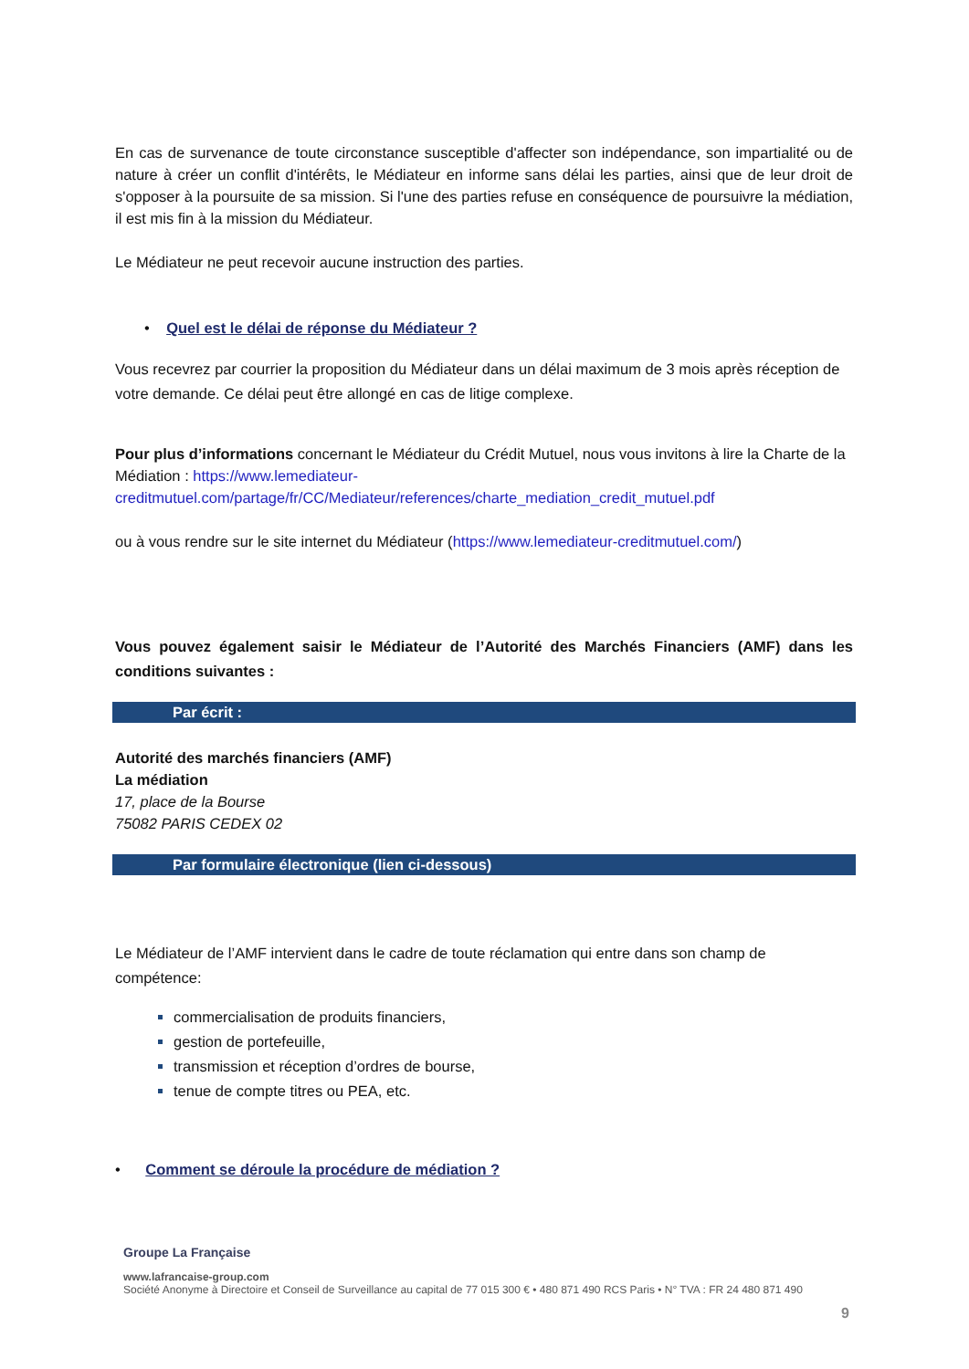En cas de survenance de toute circonstance susceptible d'affecter son indépendance, son impartialité ou de nature à créer un conflit d'intérêts, le Médiateur en informe sans délai les parties, ainsi que de leur droit de s'opposer à la poursuite de sa mission. Si l'une des parties refuse en conséquence de poursuivre la médiation, il est mis fin à la mission du Médiateur.
Le Médiateur ne peut recevoir aucune instruction des parties.
• Quel est le délai de réponse du Médiateur ?
Vous recevrez par courrier la proposition du Médiateur dans un délai maximum de 3 mois après réception de votre demande. Ce délai peut être allongé en cas de litige complexe.
Pour plus d’informations concernant le Médiateur du Crédit Mutuel, nous vous invitons à lire la Charte de la Médiation : https://www.lemediateur-creditmutuel.com/partage/fr/CC/Mediateur/references/charte_mediation_credit_mutuel.pdf
ou à vous rendre sur le site internet du Médiateur (https://www.lemediateur-creditmutuel.com/)
Vous pouvez également saisir le Médiateur de l’Autorité des Marchés Financiers (AMF) dans les conditions suivantes :
Par écrit :
Autorité des marchés financiers (AMF)
La médiation
17, place de la Bourse
75082 PARIS CEDEX 02
Par formulaire électronique (lien ci-dessous)
Le Médiateur de l’AMF intervient dans le cadre de toute réclamation qui entre dans son champ de compétence:
commercialisation de produits financiers,
gestion de portefeuille,
transmission et réception d’ordres de bourse,
tenue de compte titres ou PEA, etc.
• Comment se déroule la procédure de médiation ?
Groupe La Française
www.lafrancaise-group.com
Société Anonyme à Directoire et Conseil de Surveillance au capital de 77 015 300 € • 480 871 490 RCS Paris • N° TVA : FR 24 480 871 490
9